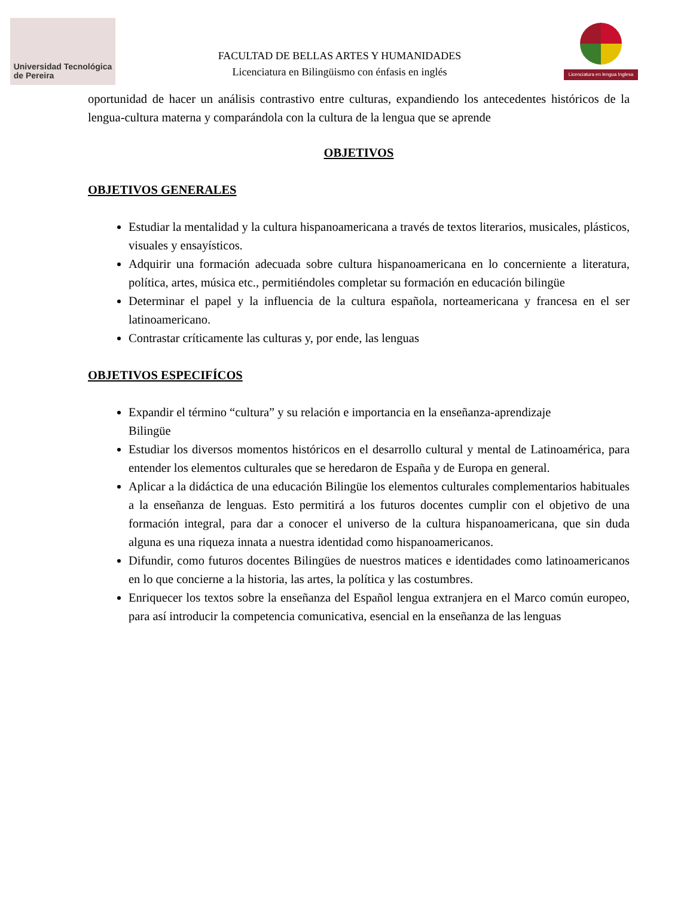Universidad Tecnológica
de Pereira
FACULTAD DE BELLAS ARTES Y HUMANIDADES
Licenciatura en Bilingüismo con énfasis en inglés
Licenciatura en lengua Inglesa
oportunidad de hacer un análisis contrastivo entre culturas, expandiendo los antecedentes históricos de la lengua-cultura materna y comparándola con la cultura de la lengua que se aprende
OBJETIVOS
OBJETIVOS GENERALES
Estudiar la mentalidad y la cultura hispanoamericana a través de textos literarios, musicales, plásticos, visuales y ensayísticos.
Adquirir una formación adecuada sobre cultura hispanoamericana en lo concerniente a literatura, política, artes, música etc., permitiéndoles completar su formación en educación bilingüe
Determinar el papel y la influencia de la cultura española, norteamericana y francesa en el ser latinoamericano.
Contrastar críticamente las culturas y, por ende, las lenguas
OBJETIVOS ESPECIFÍCOS
Expandir el término “cultura” y su relación e importancia en la enseñanza-aprendizaje
Bilingüe
Estudiar los diversos momentos históricos en el desarrollo cultural y mental de Latinoamérica, para entender los elementos culturales que se heredaron de España y de Europa en general.
Aplicar a la didáctica de una educación Bilingüe los elementos culturales complementarios habituales a la enseñanza de lenguas. Esto permitirá a los futuros docentes cumplir con el objetivo de una formación integral, para dar a conocer el universo de la cultura hispanoamericana, que sin duda alguna es una riqueza innata a nuestra identidad como hispanoamericanos.
Difundir, como futuros docentes Bilingües de nuestros matices e identidades como latinoamericanos en lo que concierne a la historia, las artes, la política y las costumbres.
Enriquecer los textos sobre la enseñanza del Español lengua extranjera en el Marco común europeo, para así introducir la competencia comunicativa, esencial en la enseñanza de las lenguas